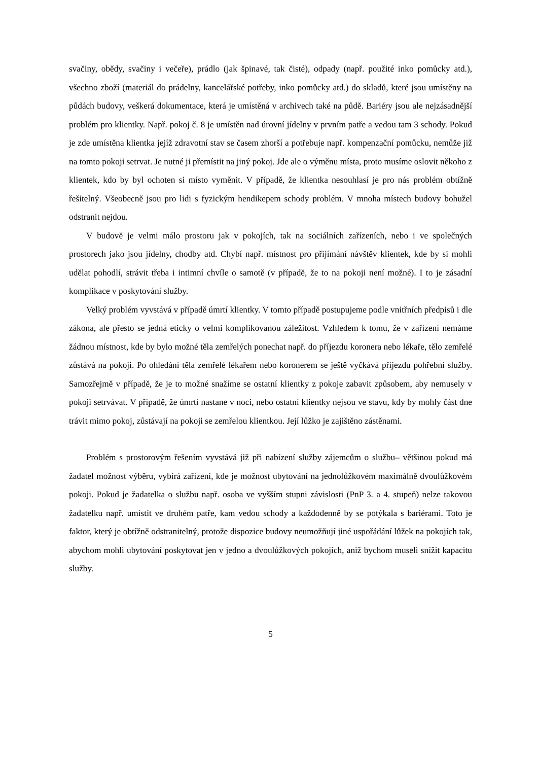svačiny, obědy, svačiny i večeře), prádlo (jak špinavé, tak čisté), odpady (např. použité inko pomůcky atd.), všechno zboží (materiál do prádelny, kancelářské potřeby, inko pomůcky atd.) do skladů, které jsou umístěny na půdách budovy, veškerá dokumentace, která je umístěná v archivech také na půdě. Bariéry jsou ale nejzásadnější problém pro klientky. Např. pokoj č. 8 je umístěn nad úrovní jídelny v prvním patře a vedou tam 3 schody. Pokud je zde umístěna klientka jejíž zdravotní stav se časem zhorší a potřebuje např. kompenzační pomůcku, nemůže již na tomto pokoji setrvat. Je nutné ji přemístit na jiný pokoj. Jde ale o výměnu místa, proto musíme oslovit někoho z klientek, kdo by byl ochoten si místo vyměnit. V případě, že klientka nesouhlasí je pro nás problém obtížně řešitelný. Všeobecně jsou pro lidi s fyzickým hendikepem schody problém. V mnoha místech budovy bohužel odstranit nejdou.
V budově je velmi málo prostoru jak v pokojích, tak na sociálních zařízeních, nebo i ve společných prostorech jako jsou jídelny, chodby atd. Chybí např. místnost pro přijímání návštěv klientek, kde by si mohli udělat pohodlí, strávit třeba i intimní chvíle o samotě (v případě, že to na pokoji není možné). I to je zásadní komplikace v poskytování služby.
Velký problém vyvstává v případě úmrtí klientky. V tomto případě postupujeme podle vnitřních předpisů i dle zákona, ale přesto se jedná eticky o velmi komplikovanou záležitost. Vzhledem k tomu, že v zařízení nemáme žádnou místnost, kde by bylo možné těla zemřelých ponechat např. do příjezdu koronera nebo lékaře, tělo zemřelé zůstává na pokoji. Po ohledání těla zemřelé lékařem nebo koronerem se ještě vyčkává příjezdu pohřební služby. Samozřejmě v případě, že je to možné snažíme se ostatní klientky z pokoje zabavit způsobem, aby nemusely v pokoji setrvávat. V případě, že úmrtí nastane v noci, nebo ostatní klientky nejsou ve stavu, kdy by mohly část dne trávit mimo pokoj, zůstávají na pokoji se zemřelou klientkou. Její lůžko je zajištěno zástěnami.
Problém s prostorovým řešením vyvstává již při nabízení služby zájemcům o službu– většinou pokud má žadatel možnost výběru, vybírá zařízení, kde je možnost ubytování na jednolůžkovém maximálně dvoulůžkovém pokoji. Pokud je žadatelka o službu např. osoba ve vyšším stupni závislosti (PnP 3. a 4. stupeň) nelze takovou žadatelku např. umístit ve druhém patře, kam vedou schody a každodenně by se potýkala s bariérami. Toto je faktor, který je obtížně odstranitelný, protože dispozice budovy neumožňují jiné uspořádání lůžek na pokojích tak, abychom mohli ubytování poskytovat jen v jedno a dvoulůžkových pokojích, aniž bychom museli snížit kapacitu služby.
5